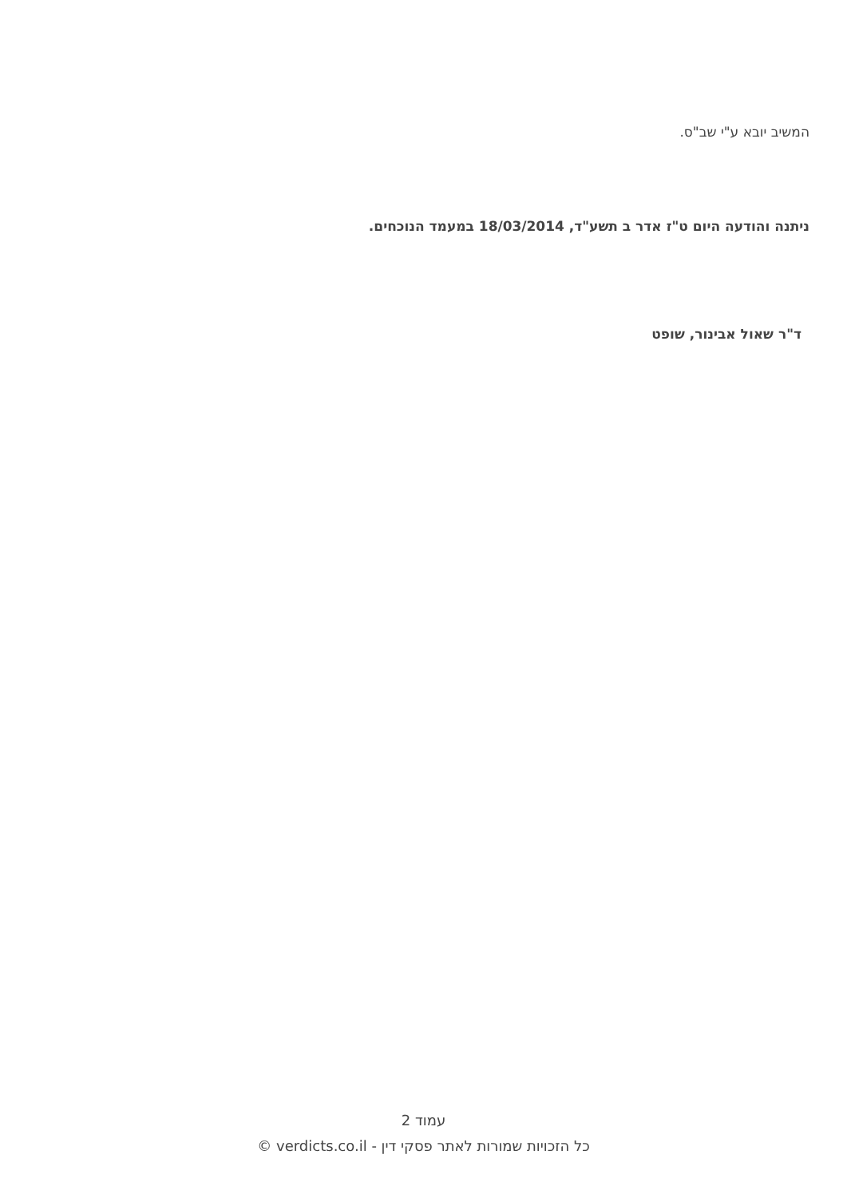המשיב יובא ע"י שב"ס.
ניתנה והודעה היום ט"ז אדר ב תשע"ד, 18/03/2014 במעמד הנוכחים.
ד"ר שאול אבינור, שופט
עמוד 2
כל הזכויות שמורות לאתר פסקי דין - verdicts.co.il ©